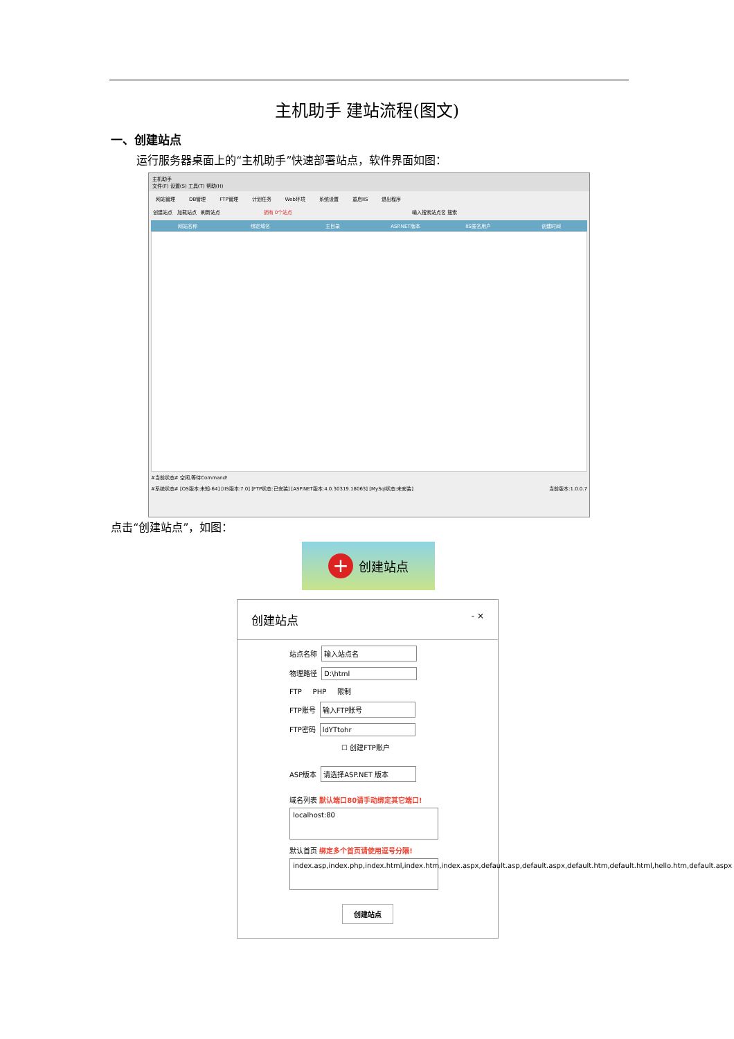主机助手 建站流程(图文)
一、创建站点
运行服务器桌面上的“主机助手”快速部署站点，软件界面如图：
主机助手
文件(F) 设置(S) 工具(T) 帮助(H)
网站管理 DB管理 FTP管理 计划任务 Web环境 系统设置 重启IIS 退出程序
创建站点 加载站点 刷新站点 拥有 0个站点 输入搜索站点名 搜索
网站名称 绑定域名 主目录 ASP.NET版本 IIS匿名用户 创建时间
#当前状态# 空闲,等待Command!
#系统状态# [OS版本:未知-64] [IIS版本:7.0] [FTP状态:已安装] [ASP.NET版本:4.0.30319.18063] [MySql状态:未安装] 当前版本:1.0.0.7
点击“创建站点”，如图：
+
创建站点
创建站点 - ×
站点名称 输入站点名
物理路径 D:\html
FTP PHP 限制
FTP账号 输入FTP账号
FTP密码 ldYTtohr
☐ 创建FTP账户
ASP版本 请选择ASP.NET 版本
域名列表 默认端口80请手动绑定其它端口!
localhost:80
默认首页 绑定多个首页请使用逗号分隔!
index.asp,index.php,index.html,index.htm,index.aspx,default.asp,default.aspx,default.htm,default.html,hello.htm,default.aspx
创建站点